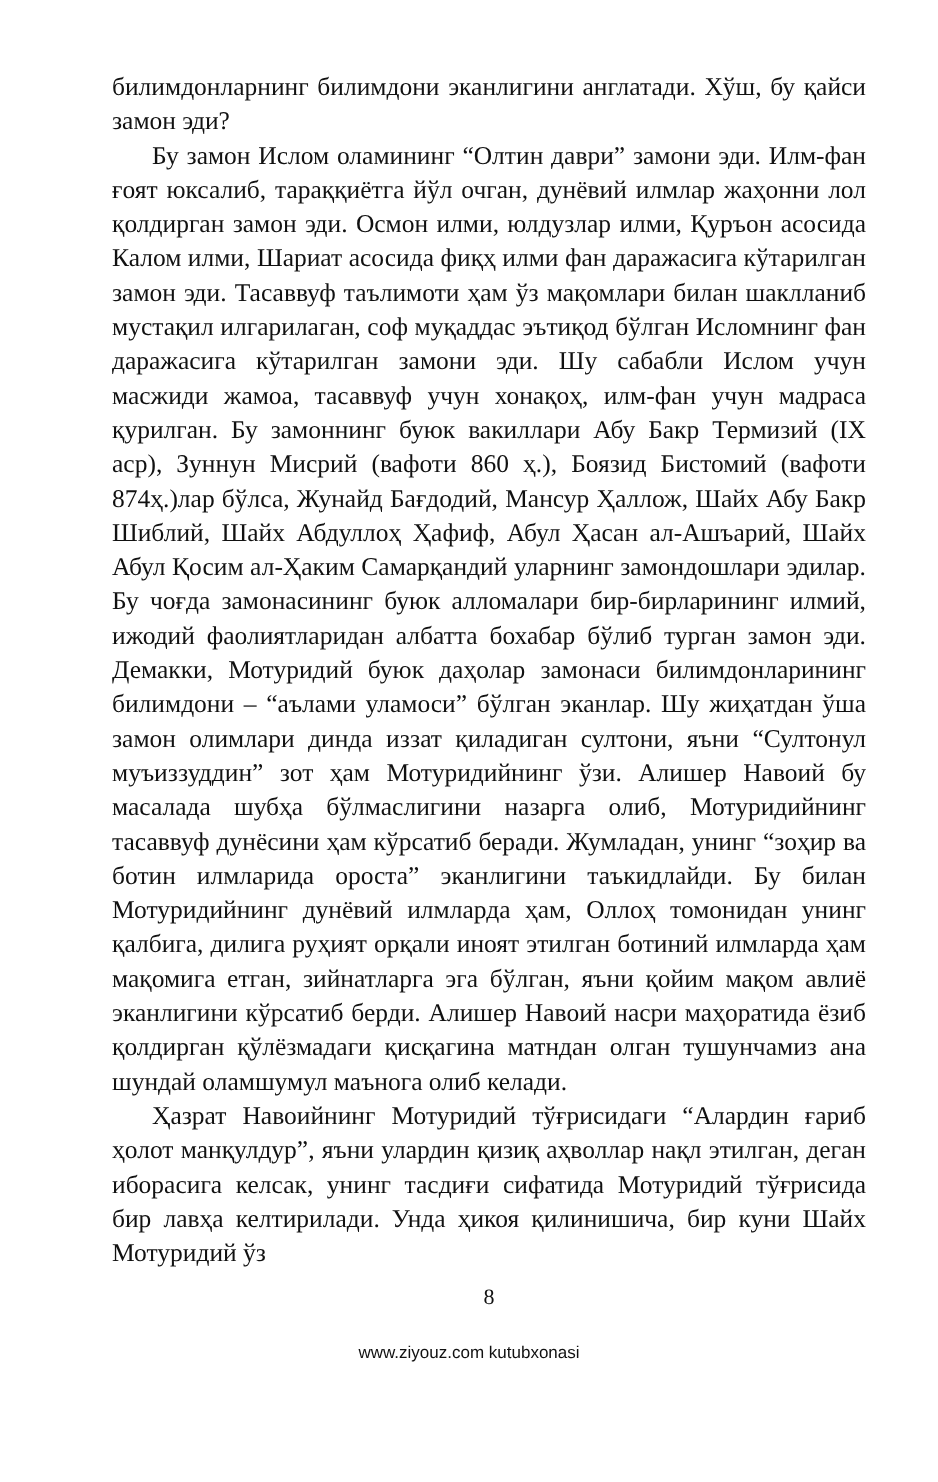билимдонларнинг билимдони эканлигини англатади. Хўш, бу қайси замон эди?
Бу замон Ислом оламининг “Олтин даври” замони эди. Илм-фан ғоят юксалиб, тараққиётга йўл очган, дунёвий илмлар жаҳонни лол қолдирган замон эди. Осмон илми, юлдузлар илми, Қуръон асосида Калом илми, Шариат асосида фиқҳ илми фан даражасига кўтарилган замон эди. Тасаввуф таълимоти ҳам ўз мақомлари билан шаклланиб мустақил илгарилаган, соф муқаддас эътиқод бўлган Исломнинг фан даражасига кўтарилган замони эди. Шу сабабли Ислом учун масжиди жамоа, тасаввуф учун хонақоҳ, илм-фан учун мадраса қурилган. Бу замоннинг буюк вакиллари Абу Бакр Термизий (IX аср), Зуннун Мисрий (вафоти 860 ҳ.), Боязид Бистомий (вафоти 874ҳ.)лар бўлса, Жунайд Бағдодий, Мансур Ҳаллож, Шайх Абу Бакр Шиблий, Шайх Абдуллоҳ Ҳафиф, Абул Ҳасан ал-Ашъарий, Шайх Абул Қосим ал-Ҳаким Самарқандий уларнинг замондошлари эдилар. Бу чоғда замонасининг буюк алломалари бир-бирларининг илмий, ижодий фаолиятларидан албатта бохабар бўлиб турган замон эди. Демакки, Мотуридий буюк даҳолар замонаси билимдонларининг билимдони – “аълами уламоси” бўлган эканлар. Шу жиҳатдан ўша замон олимлари динда иззат қиладиган султони, яъни “Султонул муъиззуддин” зот ҳам Мотуридийнинг ўзи. Алишер Навоий бу масалада шубҳа бўлмаслигини назарга олиб, Мотуридийнинг тасаввуф дунёсини ҳам кўрсатиб беради. Жумладан, унинг “зоҳир ва ботин илмларида ороста” эканлигини таъкидлайди. Бу билан Мотуридийнинг дунёвий илмларда ҳам, Оллоҳ томонидан унинг қалбига, дилига руҳият орқали иноят этилган ботиний илмларда ҳам мақомига етган, зийнатларга эга бўлган, яъни қойим мақом авлиё эканлигини кўрсатиб берди. Алишер Навоий насри маҳоратида ёзиб қолдирган қўлёзмадаги қисқагина матндан олган тушунчамиз ана шундай оламшумул маънога олиб келади.
Ҳазрат Навоийнинг Мотуридий тўғрисидаги “Алардин ғариб ҳолот манқулдур”, яъни улардин қизиқ аҳволлар нақл этилган, деган иборасига келсак, унинг тасдиғи сифатида Мотуридий тўғрисида бир лавҳа келтирилади. Унда ҳикоя қилинишича, бир куни Шайх Мотуридий ўз
8
www.ziyouz.com kutubxonasi